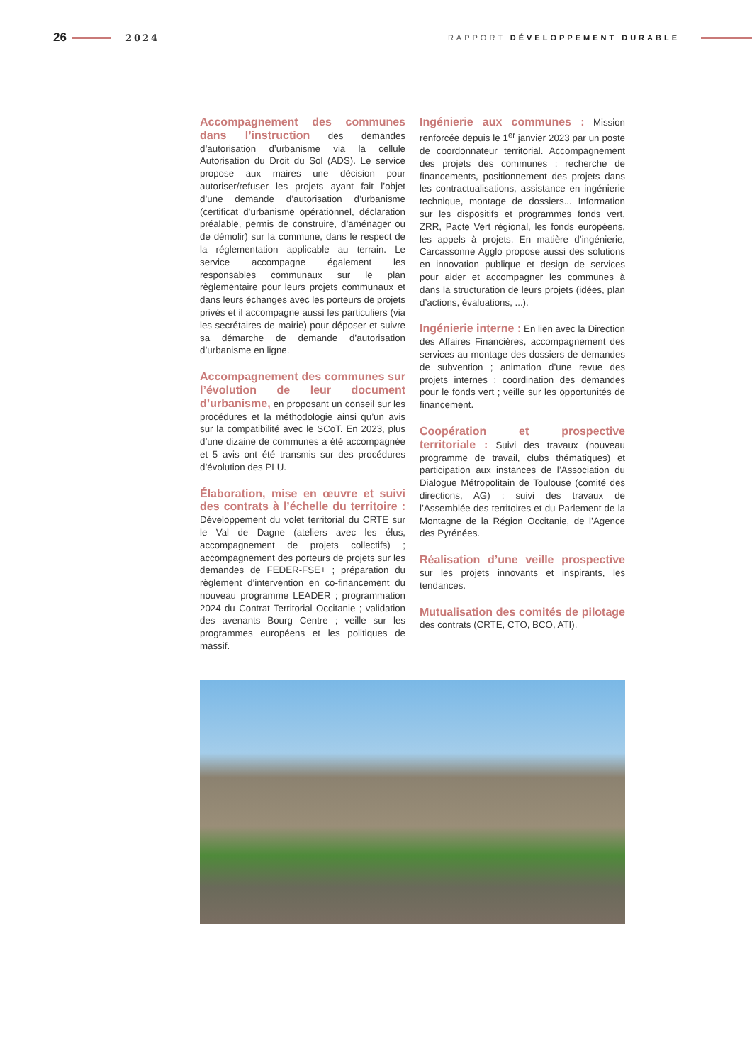26 2024 RAPPORT DÉVELOPPEMENT DURABLE
Accompagnement des communes dans l’instruction des demandes d’autorisation d’urbanisme via la cellule Autorisation du Droit du Sol (ADS). Le service propose aux maires une décision pour autoriser/refuser les projets ayant fait l’objet d’une demande d’autorisation d’urbanisme (certificat d’urbanisme opérationnel, déclaration préalable, permis de construire, d’aménager ou de démolir) sur la commune, dans le respect de la réglementation applicable au terrain. Le service accompagne également les responsables communaux sur le plan règlementaire pour leurs projets communaux et dans leurs échanges avec les porteurs de projets privés et il accompagne aussi les particuliers (via les secrétaires de mairie) pour déposer et suivre sa démarche de demande d’autorisation d’urbanisme en ligne.
Accompagnement des communes sur l’évolution de leur document d’urbanisme, en proposant un conseil sur les procédures et la méthodologie ainsi qu’un avis sur la compatibilité avec le SCoT. En 2023, plus d’une dizaine de communes a été accompagnée et 5 avis ont été transmis sur des procédures d’évolution des PLU.
Élaboration, mise en œuvre et suivi des contrats à l’échelle du territoire : Développement du volet territorial du CRTE sur le Val de Dagne (ateliers avec les élus, accompagnement de projets collectifs) ; accompagnement des porteurs de projets sur les demandes de FEDER-FSE+ ; préparation du règlement d’intervention en co-financement du nouveau programme LEADER ; programmation 2024 du Contrat Territorial Occitanie ; validation des avenants Bourg Centre ; veille sur les programmes européens et les politiques de massif.
Ingénierie aux communes : Mission renforcée depuis le 1<sup>er</sup> janvier 2023 par un poste de coordonnateur territorial. Accompagnement des projets des communes : recherche de financements, positionnement des projets dans les contractualisations, assistance en ingénierie technique, montage de dossiers... Information sur les dispositifs et programmes fonds vert, ZRR, Pacte Vert régional, les fonds européens, les appels à projets. En matière d’ingénierie, Carcassonne Agglo propose aussi des solutions en innovation publique et design de services pour aider et accompagner les communes à dans la structuration de leurs projets (idées, plan d’actions, évaluations, ...).
Ingénierie interne : En lien avec la Direction des Affaires Financières, accompagnement des services au montage des dossiers de demandes de subvention ; animation d’une revue des projets internes ; coordination des demandes pour le fonds vert ; veille sur les opportunités de financement.
Coopération et prospective territoriale : Suivi des travaux (nouveau programme de travail, clubs thématiques) et participation aux instances de l’Association du Dialogue Métropolitain de Toulouse (comité des directions, AG) ; suivi des travaux de l’Assemblée des territoires et du Parlement de la Montagne de la Région Occitanie, de l’Agence des Pyrénées.
Réalisation d’une veille prospective sur les projets innovants et inspirants, les tendances.
Mutualisation des comités de pilotage des contrats (CRTE, CTO, BCO, ATI).